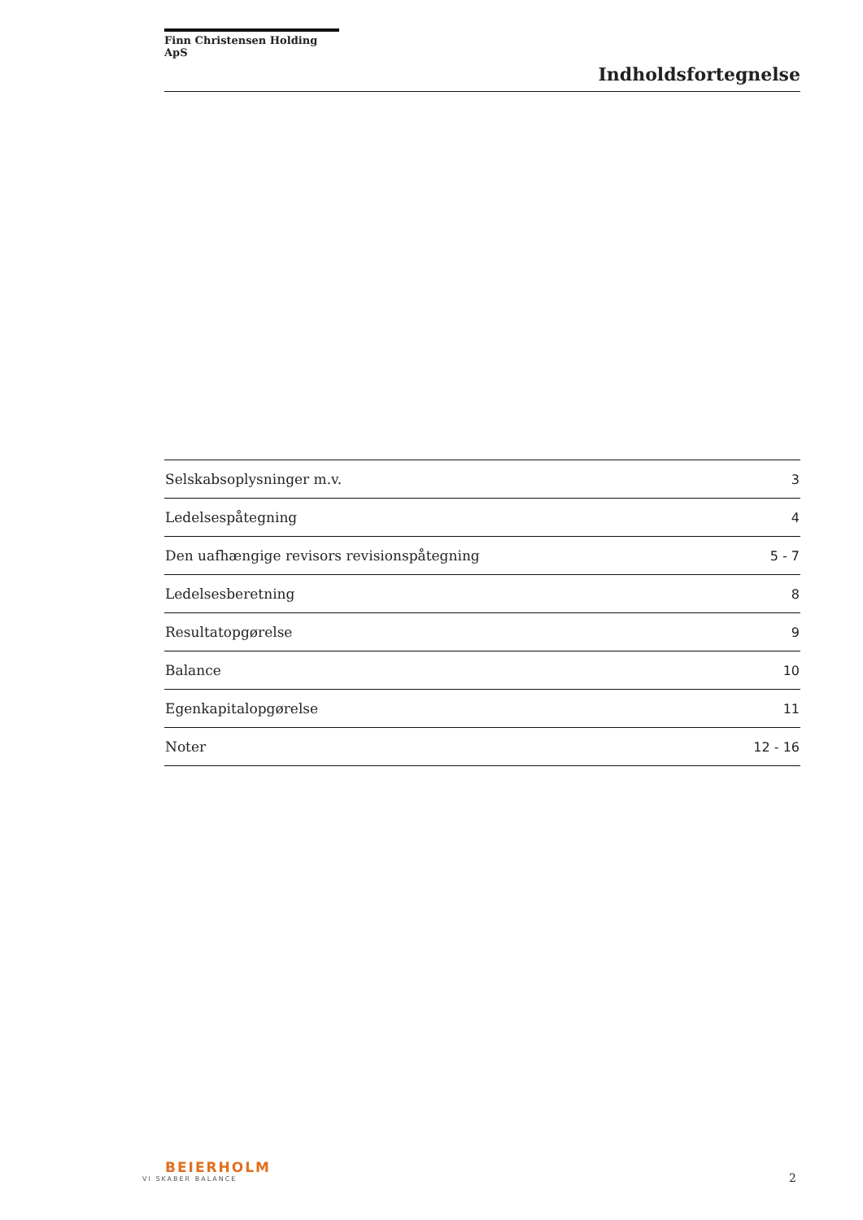Finn Christensen Holding ApS
Indholdsfortegnelse
| Selskabsoplysninger m.v. | 3 |
| Ledelsespåtegning | 4 |
| Den uafhængige revisors revisionspåtegning | 5 - 7 |
| Ledelsesberetning | 8 |
| Resultatopgørelse | 9 |
| Balance | 10 |
| Egenkapitalopgørelse | 11 |
| Noter | 12 - 16 |
BEIERHOLM
VI SKABER BALANCE
2